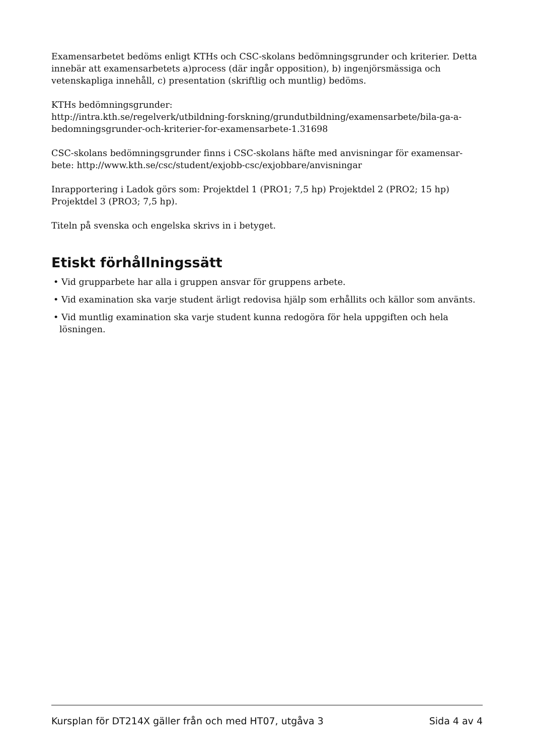Examensarbetet bedöms enligt KTHs och CSC-skolans bedömningsgrunder och kriterier. Detta innebär att examensarbetets a)process (där ingår opposition), b) ingenjörsmässiga och vetenskapliga innehåll, c) presentation (skriftlig och muntlig) bedöms.
KTHs bedömningsgrunder:
http://intra.kth.se/regelverk/utbildning-forskning/grundutbildning/examensarbete/bila-ga-a-bedomningsgrunder-och-kriterier-for-examensarbete-1.31698
CSC-skolans bedömningsgrunder finns i CSC-skolans häfte med anvisningar för examensar-bete: http://www.kth.se/csc/student/exjobb-csc/exjobbare/anvisningar
Inrapportering i Ladok görs som: Projektdel 1 (PRO1; 7,5 hp) Projektdel 2 (PRO2; 15 hp) Projektdel 3 (PRO3; 7,5 hp).
Titeln på svenska och engelska skrivs in i betyget.
Etiskt förhållningssätt
• Vid grupparbete har alla i gruppen ansvar för gruppens arbete.
• Vid examination ska varje student ärligt redovisa hjälp som erhållits och källor som använts.
• Vid muntlig examination ska varje student kunna redogöra för hela uppgiften och hela lösningen.
Kursplan för DT214X gäller från och med HT07, utgåva 3 Sida 4 av 4